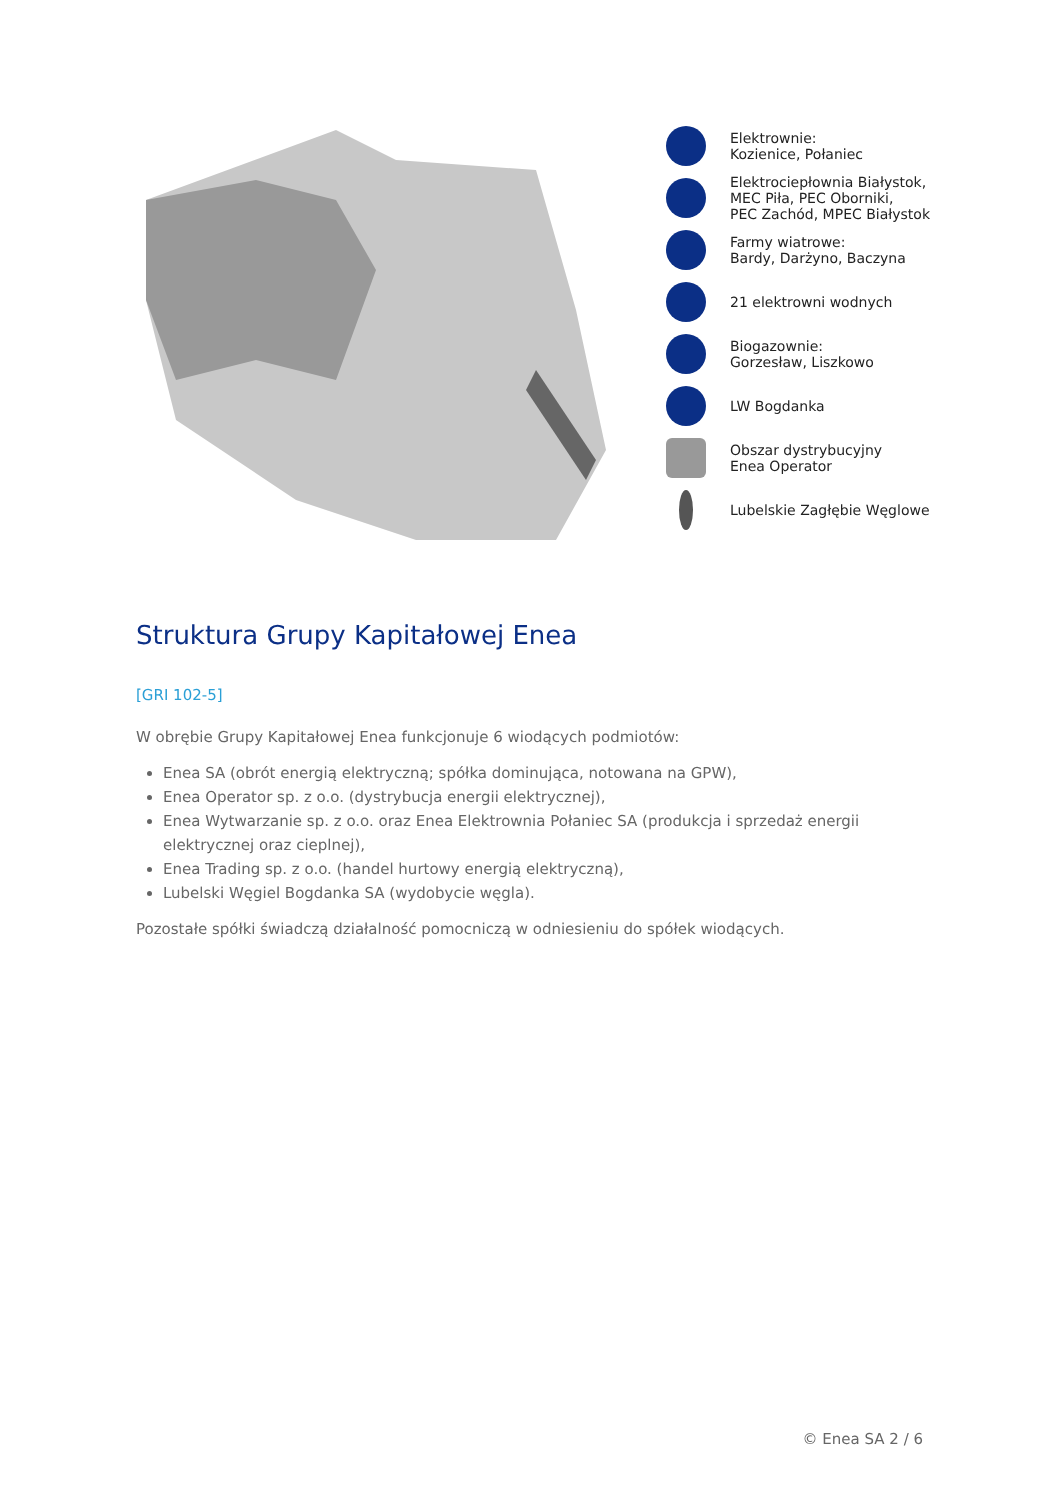Elektrownie:
Kozienice, Połaniec
Elektrociepłownia Białystok,
MEC Piła, PEC Oborniki,
PEC Zachód, MPEC Białystok
Farmy wiatrowe:
Bardy, Darżyno, Baczyna
21 elektrowni wodnych
Biogazownie:
Gorzesław, Liszkowo
LW Bogdanka
Obszar dystrybucyjny
Enea Operator
Lubelskie Zagłębie Węglowe
Struktura Grupy Kapitałowej Enea
[GRI 102-5]
W obrębie Grupy Kapitałowej Enea funkcjonuje 6 wiodących podmiotów:
Enea SA (obrót energią elektryczną; spółka dominująca, notowana na GPW),
Enea Operator sp. z o.o. (dystrybucja energii elektrycznej),
Enea Wytwarzanie sp. z o.o. oraz Enea Elektrownia Połaniec SA (produkcja i sprzedaż energii elektrycznej oraz cieplnej),
Enea Trading sp. z o.o. (handel hurtowy energią elektryczną),
Lubelski Węgiel Bogdanka SA (wydobycie węgla).
Pozostałe spółki świadczą działalność pomocniczą w odniesieniu do spółek wiodących.
© Enea SA 2 / 6